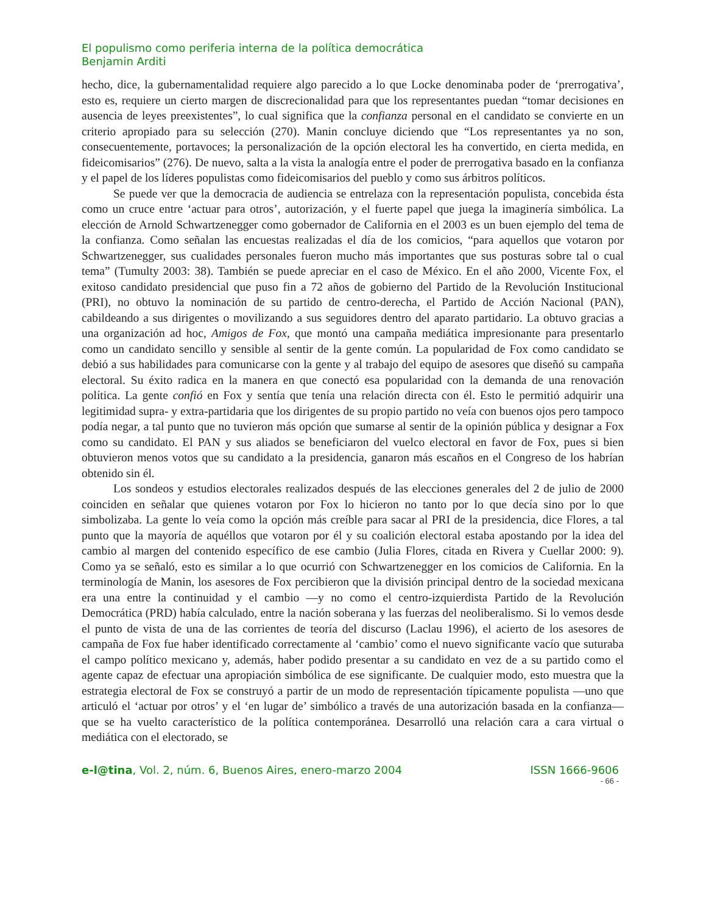El populismo como periferia interna de la política democrática
Benjamin Arditi
hecho, dice, la gubernamentalidad requiere algo parecido a lo que Locke denominaba poder de ‘prerrogativa’, esto es, requiere un cierto margen de discrecionalidad para que los representantes puedan “tomar decisiones en ausencia de leyes preexistentes”, lo cual significa que la confianza personal en el candidato se convierte en un criterio apropiado para su selección (270). Manin concluye diciendo que “Los representantes ya no son, consecuentemente, portavoces; la personalización de la opción electoral les ha convertido, en cierta medida, en fideicomisarios” (276). De nuevo, salta a la vista la analogía entre el poder de prerrogativa basado en la confianza y el papel de los líderes populistas como fideicomisarios del pueblo y como sus árbitros políticos.
Se puede ver que la democracia de audiencia se entrelaza con la representación populista, concebida ésta como un cruce entre ‘actuar para otros’, autorización, y el fuerte papel que juega la imaginería simbólica. La elección de Arnold Schwartzenegger como gobernador de California en el 2003 es un buen ejemplo del tema de la confianza. Como señalan las encuestas realizadas el día de los comicios, “para aquellos que votaron por Schwartzenegger, sus cualidades personales fueron mucho más importantes que sus posturas sobre tal o cual tema” (Tumulty 2003: 38). También se puede apreciar en el caso de México. En el año 2000, Vicente Fox, el exitoso candidato presidencial que puso fin a 72 años de gobierno del Partido de la Revolución Institucional (PRI), no obtuvo la nominación de su partido de centro-derecha, el Partido de Acción Nacional (PAN), cabildeando a sus dirigentes o movilizando a sus seguidores dentro del aparato partidario. La obtuvo gracias a una organización ad hoc, Amigos de Fox, que montó una campaña mediática impresionante para presentarlo como un candidato sencillo y sensible al sentir de la gente común. La popularidad de Fox como candidato se debió a sus habilidades para comunicarse con la gente y al trabajo del equipo de asesores que diseñó su campaña electoral. Su éxito radica en la manera en que conectó esa popularidad con la demanda de una renovación política. La gente confió en Fox y sentía que tenía una relación directa con él. Esto le permitió adquirir una legitimidad supra- y extra-partidaria que los dirigentes de su propio partido no veía con buenos ojos pero tampoco podía negar, a tal punto que no tuvieron más opción que sumarse al sentir de la opinión pública y designar a Fox como su candidato. El PAN y sus aliados se beneficiaron del vuelco electoral en favor de Fox, pues si bien obtuvieron menos votos que su candidato a la presidencia, ganaron más escaños en el Congreso de los habrían obtenido sin él.
Los sondeos y estudios electorales realizados después de las elecciones generales del 2 de julio de 2000 coinciden en señalar que quienes votaron por Fox lo hicieron no tanto por lo que decía sino por lo que simbolizaba. La gente lo veía como la opción más creíble para sacar al PRI de la presidencia, dice Flores, a tal punto que la mayoría de aquéllos que votaron por él y su coalición electoral estaba apostando por la idea del cambio al margen del contenido específico de ese cambio (Julia Flores, citada en Rivera y Cuellar 2000: 9). Como ya se señaló, esto es similar a lo que ocurrió con Schwartzenegger en los comicios de California. En la terminología de Manin, los asesores de Fox percibieron que la división principal dentro de la sociedad mexicana era una entre la continuidad y el cambio —y no como el centro-izquierdista Partido de la Revolución Democrática (PRD) había calculado, entre la nación soberana y las fuerzas del neoliberalismo. Si lo vemos desde el punto de vista de una de las corrientes de teoría del discurso (Laclau 1996), el acierto de los asesores de campaña de Fox fue haber identificado correctamente al ‘cambio’ como el nuevo significante vacío que suturaba el campo político mexicano y, además, haber podido presentar a su candidato en vez de a su partido como el agente capaz de efectuar una apropiación simbólica de ese significante. De cualquier modo, esto muestra que la estrategia electoral de Fox se construyó a partir de un modo de representación típicamente populista —uno que articuló el ‘actuar por otros’ y el ‘en lugar de’ simbólico a través de una autorización basada en la confianza— que se ha vuelto característico de la política contemporánea. Desarrolló una relación cara a cara virtual o mediática con el electorado, se
e-l@tina, Vol. 2, núm. 6, Buenos Aires, enero-marzo 2004 ISSN 1666-9606
- 66 -